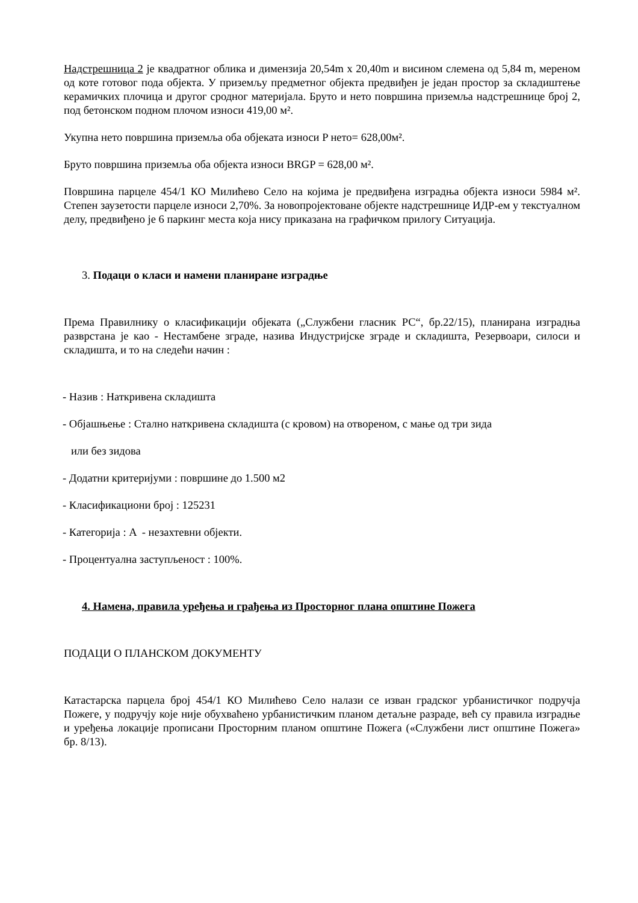Надстрешница 2 је квадратног облика и димензија 20,54m x 20,40m и висином слемена од 5,84 m, мереном од коте готовог пода објекта. У приземљу предметног објекта предвиђен је један простор за складиштење керамичких плочица и другог сродног материјала. Бруто и нето површина приземља надстрешнице број 2, под бетонском подном плочом износи 419,00 м².
Укупна нето површина приземља оба објеката износи P нето= 628,00м².
Бруто површина приземља оба објекта износи BRGP = 628,00 м².
Површина парцеле 454/1 КО Милићево Село на којима је предвиђена изградња објекта износи 5984 м². Степен заузетости парцеле износи 2,70%. За новопројектоване објекте надстрешнице ИДР-ем у текстуалном делу, предвиђено је 6 паркинг места која нису приказана на графичком прилогу Ситуација.
3. Подаци о класи и намени планиране изградње
Према Правилнику о класификацији објеката („Службени гласник РС“, бр.22/15), планирана изградња разврстана је као - Нестамбене зграде, назива Индустријске зграде и складишта, Резервоари, силоси и складишта, и то на следећи начин :
- Назив : Наткривена складишта
- Објашњење : Стално наткривена складишта (с кровом) на отвореном, с мање од три зида
или без зидова
- Додатни критеријуми : површине до 1.500 м2
- Класификациони број : 125231
- Категорија : A - незахтевни објекти.
- Процентуална заступљеност : 100%.
4. Намена, правила уређења и грађења из Просторног плана општине Пожега
ПОДАЦИ О ПЛАНСКОМ ДОКУМЕНТУ
Катастарска парцела број 454/1 КО Милићево Село налази се изван градског урбанистичког подручја Пожеге, у подручју које није обухваћено урбанистичким планом детаљне разраде, већ су правила изградње и уређења локације прописани Просторним планом општине Пожега («Службени лист општине Пожега» бр. 8/13).